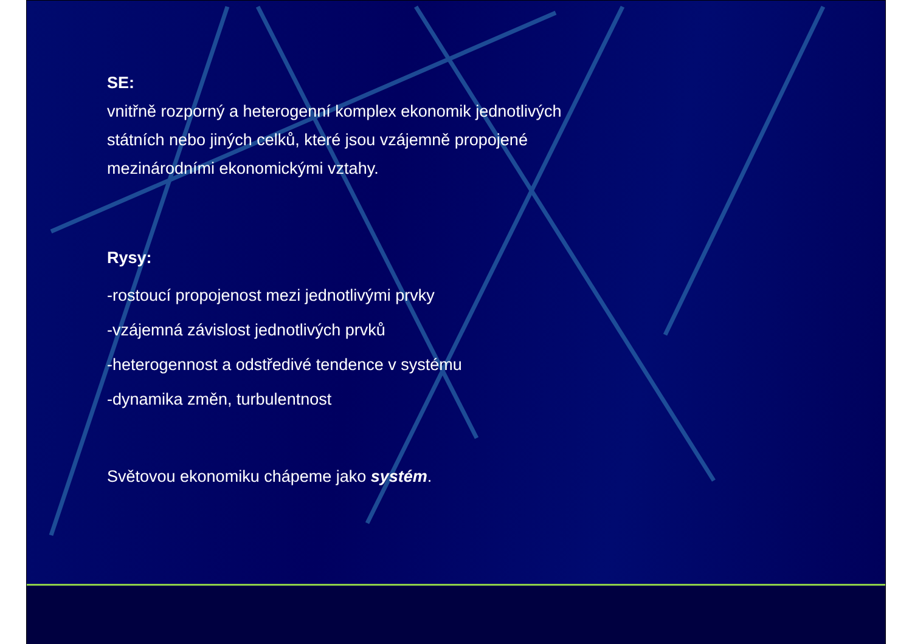SE:
vnitřně rozporný a heterogenní komplex ekonomik jednotlivých
státních nebo jiných celků, které jsou vzájemně propojené
mezinárodními ekonomickými vztahy.
Rysy:
-rostoucí propojenost mezi jednotlivými prvky
-vzájemná závislost jednotlivých prvků
-heterogennost a odstředivé tendence v systému
-dynamika změn, turbulentnost
Světovou ekonomiku chápeme jako systém.